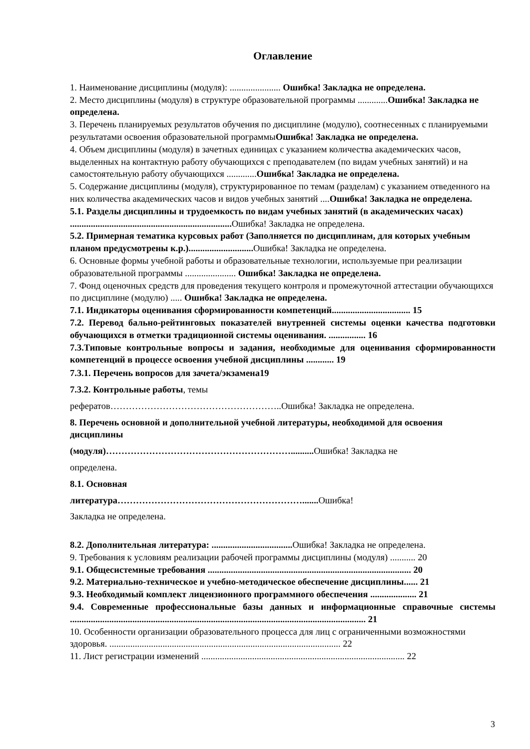Оглавление
1. Наименование дисциплины (модуля): ...................... Ошибка! Закладка не определена.
2. Место дисциплины (модуля) в структуре образовательной программы .............Ошибка! Закладка не определена.
3. Перечень планируемых результатов обучения по дисциплине (модулю), соотнесенных с планируемыми результатами освоения образовательной программыОшибка! Закладка не определена.
4. Объем дисциплины (модуля) в зачетных единицах с указанием количества академических часов, выделенных на контактную работу обучающихся с преподавателем (по видам учебных занятий) и на самостоятельную работу обучающихся .............Ошибка! Закладка не определена.
5. Содержание дисциплины (модуля), структурированное по темам (разделам) с указанием отведенного на них количества академических часов и видов учебных занятий ....Ошибка! Закладка не определена.
5.1. Разделы дисциплины и трудоемкость по видам учебных занятий (в академических часах) ...................................................................... Ошибка! Закладка не определена.
5.2. Примерная тематика курсовых работ (Заполняется по дисциплинам, для которых учебным планом предусмотрены к.р.)............................ Ошибка! Закладка не определена.
6. Основные формы учебной работы и образовательные технологии, используемые при реализации образовательной программы ...................... Ошибка! Закладка не определена.
7. Фонд оценочных средств для проведения текущего контроля и промежуточной аттестации обучающихся по дисциплине (модулю) ..... Ошибка! Закладка не определена.
7.1. Индикаторы оценивания сформированности компетенций.................................. 15
7.2. Перевод бально-рейтинговых показателей внутренней системы оценки качества подготовки обучающихся в отметки традиционной системы оценивания. ................ 16
7.3.Типовые контрольные вопросы и задания, необходимые для оценивания сформированности компетенций в процессе освоения учебной дисциплины ............ 19
7.3.1. Перечень вопросов для зачета/экзамена19
7.3.2. Контрольные работы, темы
рефератов………………………………………………..Ошибка! Закладка не определена.
8. Перечень основной и дополнительной учебной литературы, необходимой для освоения дисциплины
(модуля)…………………………………………………….......... Ошибка! Закладка не
определена.
8.1. Основная
литература……………………………………………………....... Ошибка!
Закладка не определена.
8.2. Дополнительная литература: ................................... Ошибка! Закладка не определена.
9. Требования к условиям реализации рабочей программы дисциплины (модуля) ........... 20
9.1. Общесистемные требования ........................................................................................ 20
9.2. Материально-техническое и учебно-методическое обеспечение дисциплины...... 21
9.3. Необходимый комплект лицензионного программного обеспечения .................... 21
9.4. Современные профессиональные базы данных и информационные справочные системы ................................................................................................................................ 21
10. Особенности организации образовательного процесса для лиц с ограниченными возможностями здоровья. .................................................................................................... 22
11. Лист регистрации изменений ........................................................................................ 22
3